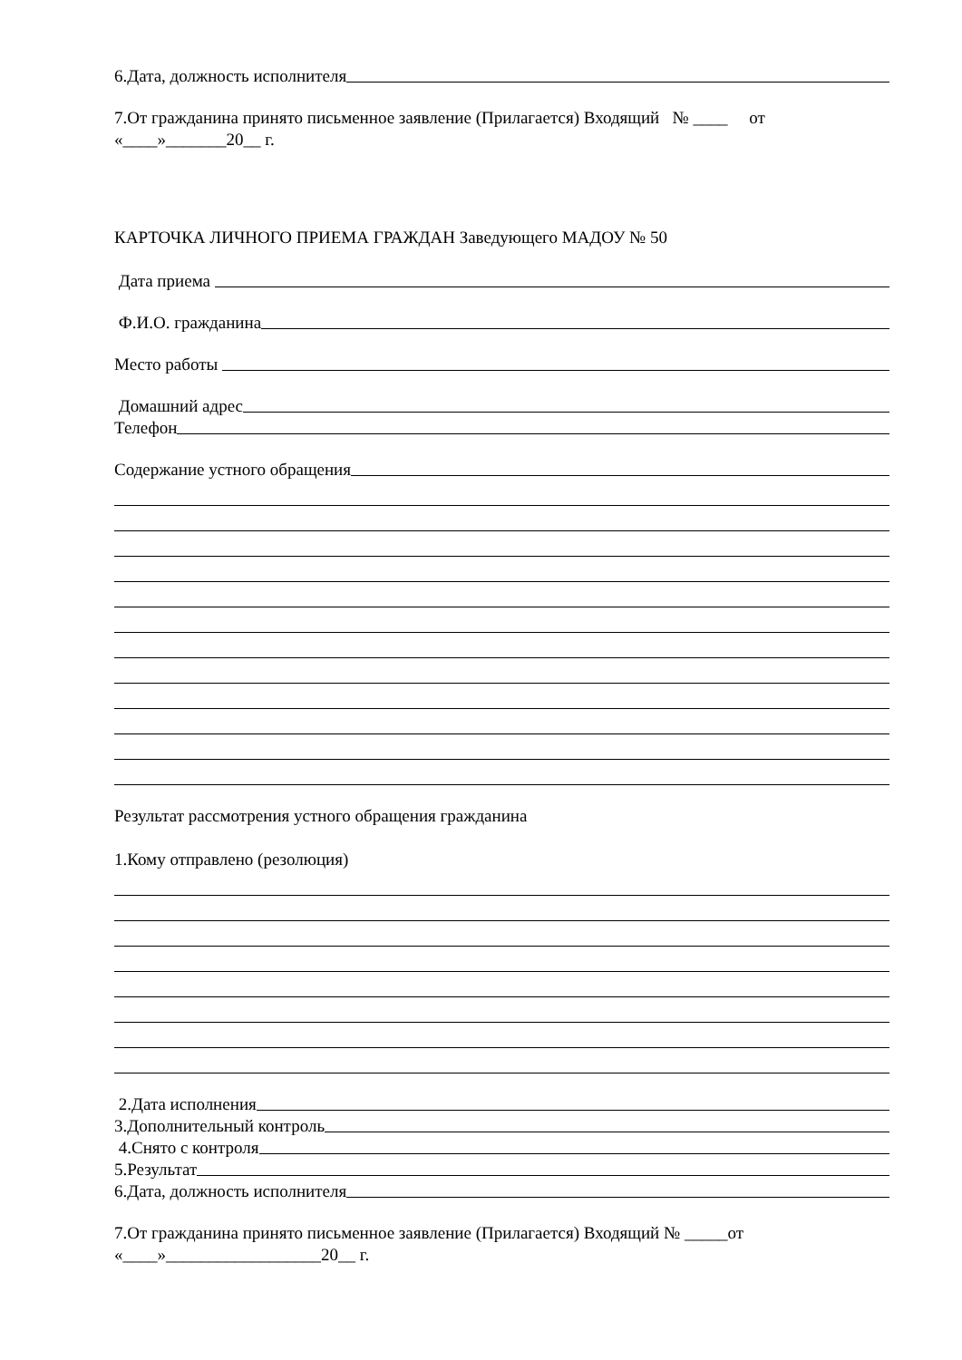6.Дата, должность исполнителя
7.От гражданина принято письменное заявление (Прилагается) Входящий № ____ от «____»_______20__ г.
КАРТОЧКА ЛИЧНОГО ПРИЕМА ГРАЖДАН Заведующего МАДОУ № 50
Дата приема
Ф.И.О. гражданина
Место работы
Домашний адрес
Телефон
Содержание устного обращения
Результат рассмотрения устного обращения гражданина
1.Кому отправлено (резолюция)
2.Дата исполнения
3.Дополнительный контроль
4.Снято с контроля
5.Результат
6.Дата, должность исполнителя
7.От гражданина принято письменное заявление (Прилагается) Входящий № _____от «____»__________________20__ г.